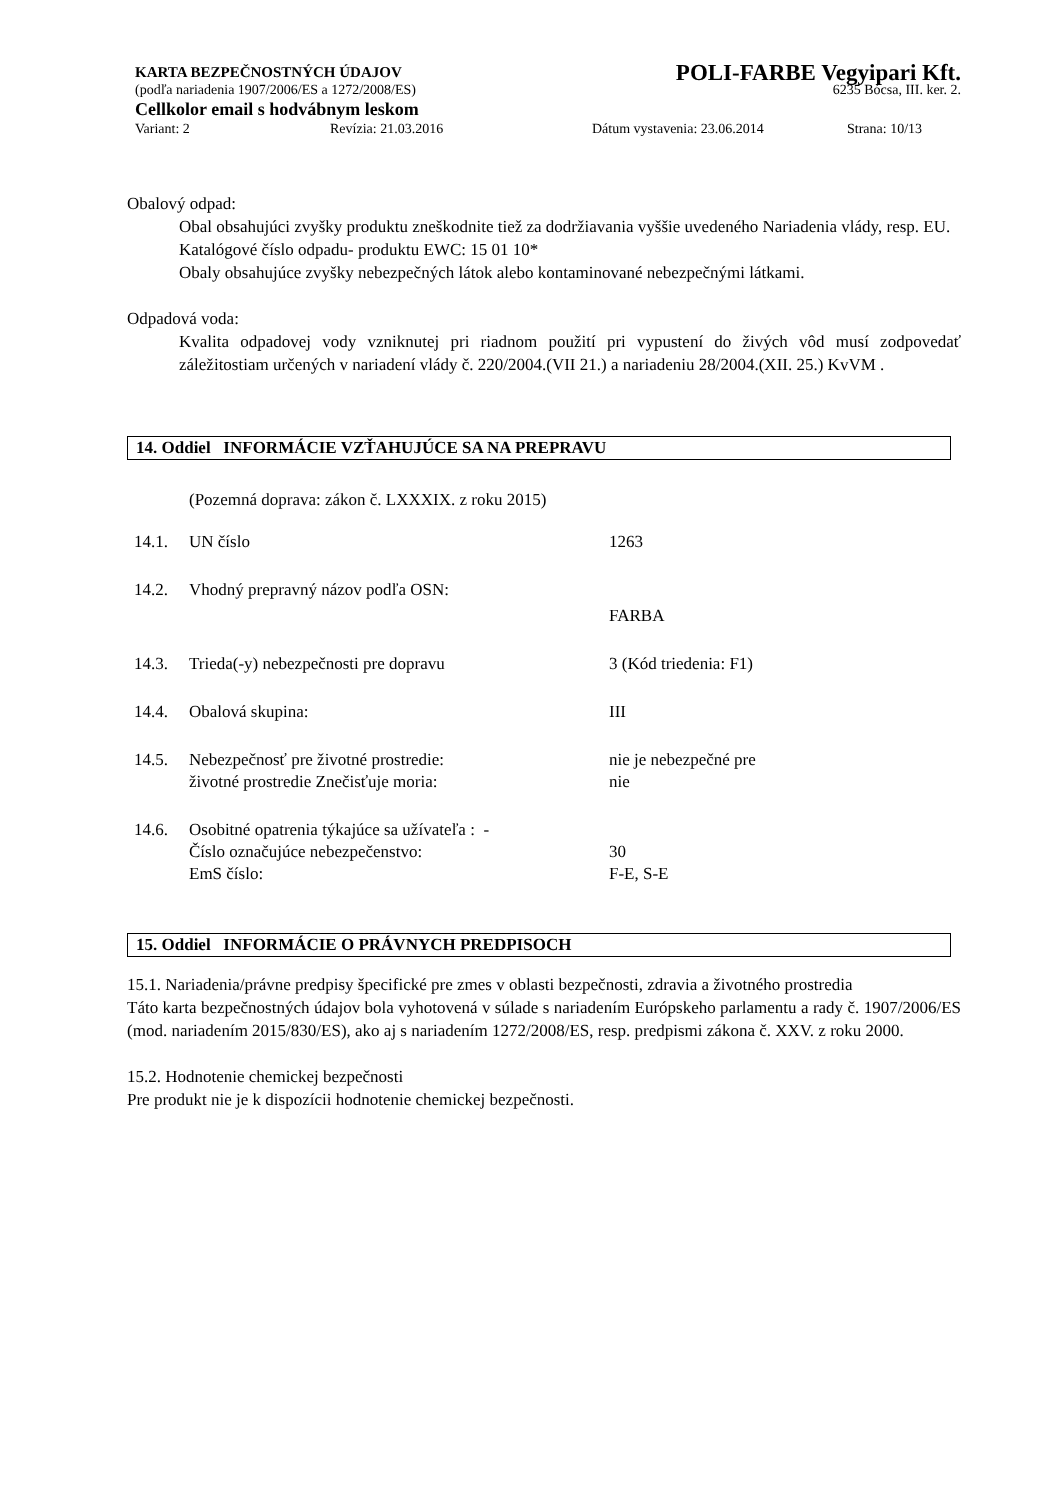KARTA BEZPEČNOSTNÝCH ÚDAJOV POLI-FARBE Vegyipari Kft.
(podľa nariadenia 1907/2006/ES a 1272/2008/ES) 6235 Bócsa, III. ker. 2.
Cellkolor email s hodvábnym leskom
Variant: 2 Revízia: 21.03.2016 Dátum vystavenia: 23.06.2014 Strana: 10/13
Obalový odpad:
Obal obsahujúci zvyšky produktu zneškodnite tiež za dodržiavania vyššie uvedeného Nariadenia vlády, resp. EU.
Katalógové číslo odpadu- produktu EWC: 15 01 10*
Obaly obsahujúce zvyšky nebezpečných látok alebo kontaminované nebezpečnými látkami.
Odpadová voda:
Kvalita odpadovej vody vzniknutej pri riadnom použití pri vypustení do živých vôd musí zodpovedať záležitostiam určených v nariadení vlády č. 220/2004.(VII 21.) a nariadeniu 28/2004.(XII. 25.) KvVM .
14. Oddiel INFORMÁCIE VZŤAHUJÚCE SA NA PREPRAVU
(Pozemná doprava: zákon č. LXXXIX. z roku 2015)
| 14.1. | UN číslo | 1263 |
| 14.2. | Vhodný prepravný názov podľa OSN: | |
| | | FARBA |
| 14.3. | Trieda(-y) nebezpečnosti pre dopravu | 3 (Kód triedenia: F1) |
| 14.4. | Obalová skupina: | III |
| 14.5. | Nebezpečnosť pre životné prostredie: životné prostredie Znečisťuje moria: | nie je nebezpečné pre nie |
| 14.6. | Osobitné opatrenia týkajúce sa užívateľa : - Číslo označujúce nebezpečenstvo: EmS číslo: | 30 F-E, S-E |
15. Oddiel INFORMÁCIE O PRÁVNYCH PREDPISOCH
15.1. Nariadenia/právne predpisy špecifické pre zmes v oblasti bezpečnosti, zdravia a životného prostredia
Táto karta bezpečnostných údajov bola vyhotovená v súlade s nariadením Európskeho parlamentu a rady č. 1907/2006/ES (mod. nariadením 2015/830/ES), ako aj s nariadením 1272/2008/ES, resp. predpismi zákona č. XXV. z roku 2000.
15.2. Hodnotenie chemickej bezpečnosti
Pre produkt nie je k dispozícii hodnotenie chemickej bezpečnosti.